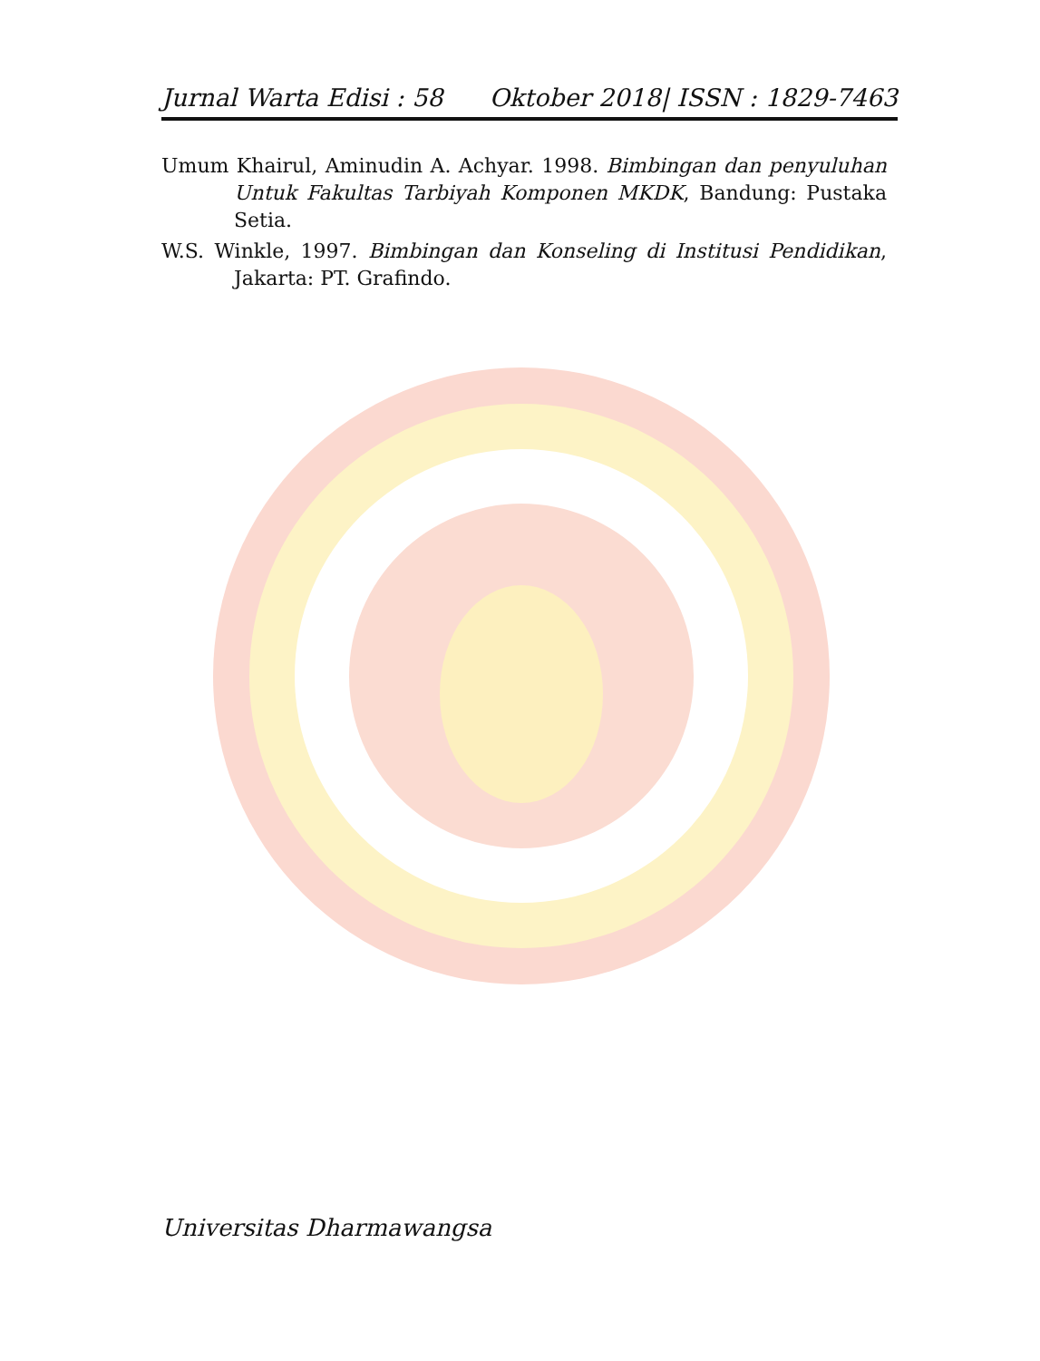Jurnal Warta Edisi : 58 Oktober 2018| ISSN : 1829-7463
Umum Khairul, Aminudin A. Achyar. 1998. Bimbingan dan penyuluhan Untuk Fakultas Tarbiyah Komponen MKDK, Bandung: Pustaka Setia.
W.S. Winkle, 1997. Bimbingan dan Konseling di Institusi Pendidikan, Jakarta: PT. Grafindo.
Universitas Dharmawangsa